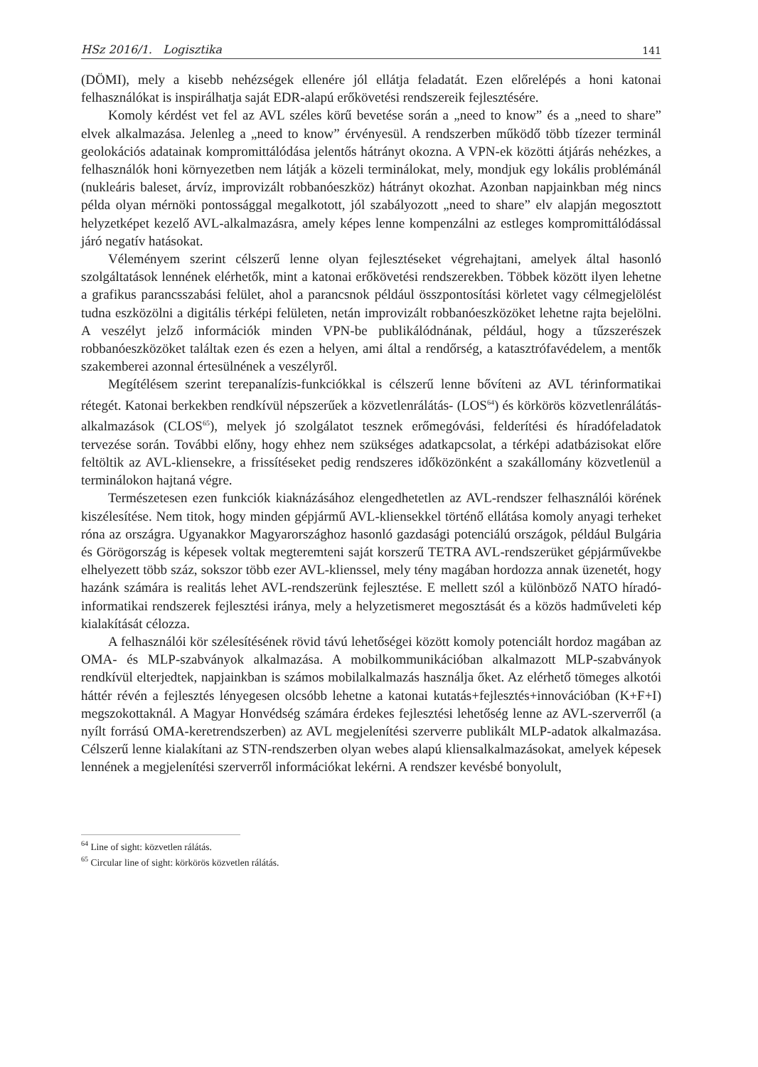HSz 2016/1. Logisztika 141
(DÖMI), mely a kisebb nehézségek ellenére jól ellátja feladatát. Ezen előrelépés a honi katonai felhasználókat is inspirálhatja saját EDR-alapú erőkövetési rendszereik fejlesztésére.
Komoly kérdést vet fel az AVL széles körű bevetése során a „need to know” és a „need to share” elvek alkalmazása. Jelenleg a „need to know” érvényesül. A rendszerben működő több tízezer terminál geolokációs adatainak kompromittálódása jelentős hátrányt okozna. A VPN-ek közötti átjárás nehézkes, a felhasználók honi környezetben nem látják a közeli terminálokat, mely, mondjuk egy lokális problémánál (nukleáris baleset, árvíz, improvizált robbanóeszköz) hátrányt okozhat. Azonban napjainkban még nincs példa olyan mérnöki pontossággal megalkotott, jól szabályozott „need to share” elv alapján megosztott helyzetképet kezelő AVL-alkalmazásra, amely képes lenne kompenzálni az estleges kompromittálódással járó negatív hatásokat.
Véleményem szerint célszerű lenne olyan fejlesztéseket végrehajtani, amelyek által hasonló szolgáltatások lennének elérhetők, mint a katonai erőkövetési rendszerekben. Többek között ilyen lehetne a grafikus parancsszabási felület, ahol a parancsnok például összpontosítási körletet vagy célmegjelölést tudna eszközölni a digitális térképi felületen, netán improvizált robbanóeszközöket lehetne rajta bejelölni. A veszélyt jelző információk minden VPN-be publikálódnának, például, hogy a tűzszerészek robbanóeszközöket találtak ezen és ezen a helyen, ami által a rendőrség, a katasztrófavédelem, a mentők szakemberei azonnal értesülnének a veszélyről.
Megítélésem szerint terepanalízis-funkciókkal is célszerű lenne bővíteni az AVL térinformatikai rétegét. Katonai berkekben rendkívül népszerűek a közvetlenrálátás- (LOS<sup>64</sup>) és körkörös közvetlenrálátás-alkalmazások (CLOS<sup>65</sup>), melyek jó szolgálatot tesznek erőmegóvási, felderítési és híradófeladatok tervezése során. További előny, hogy ehhez nem szükséges adatkapcsolat, a térképi adatbázisokat előre feltöltik az AVL-kliensekre, a frissítéseket pedig rendszeres időközönként a szakállomány közvetlenül a terminálokon hajtaná végre.
Természetesen ezen funkciók kiaknázásához elengedhetetlen az AVL-rendszer felhasználói körének kiszélesítése. Nem titok, hogy minden gépjármű AVL-kliensekkel történő ellátása komoly anyagi terheket róna az országra. Ugyanakkor Magyarországhoz hasonló gazdasági potenciálú országok, például Bulgária és Görögország is képesek voltak megteremteni saját korszerű TETRA AVL-rendszerüket gépjárművekbe elhelyezett több száz, sokszor több ezer AVL-klienssel, mely tény magában hordozza annak üzenetét, hogy hazánk számára is realitás lehet AVL-rendszerünk fejlesztése. E mellett szól a különböző NATO híradó-informatikai rendszerek fejlesztési iránya, mely a helyzetismeret megosztását és a közös hadműveleti kép kialakítását célozza.
A felhasználói kör szélesítésének rövid távú lehetőségei között komoly potenciált hordoz magában az OMA- és MLP-szabványok alkalmazása. A mobilkommunikációban alkalmazott MLP-szabványok rendkívül elterjedtek, napjainkban is számos mobilalkalmazás használja őket. Az elérhető tömeges alkotói háttér révén a fejlesztés lényegesen olcsóbb lehetne a katonai kutatás+fejlesztés+innovációban (K+F+I) megszokottaknál. A Magyar Honvédség számára érdekes fejlesztési lehetőség lenne az AVL-szerverről (a nyílt forrású OMA-keretrendszerben) az AVL megjelenítési szerverre publikált MLP-adatok alkalmazása. Célszerű lenne kialakítani az STN-rendszerben olyan webes alapú kliensalkalmazásokat, amelyek képesek lennének a megjelenítési szerverről információkat lekérni. A rendszer kevésbé bonyolult,
<sup>64</sup> Line of sight: közvetlen rálátás.
<sup>65</sup> Circular line of sight: körkörös közvetlen rálátás.